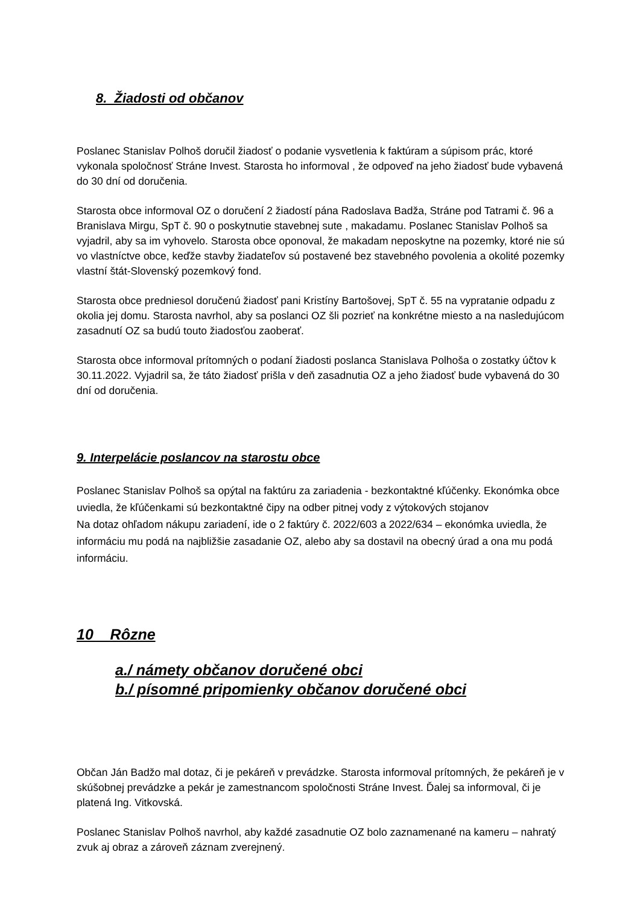8. Žiadosti od občanov
Poslanec Stanislav Polhoš doručil žiadosť o podanie vysvetlenia k faktúram a súpisom prác, ktoré vykonala spoločnosť Stráne Invest. Starosta ho informoval , že odpoveď na jeho žiadosť bude vybavená do 30 dní od doručenia.
Starosta obce informoval OZ o doručení 2 žiadostí pána Radoslava Badža, Stráne pod Tatrami č. 96 a Branislava Mirgu, SpT č. 90 o poskytnutie stavebnej sute , makadamu. Poslanec Stanislav Polhoš sa vyjadril, aby sa im vyhovelo. Starosta obce oponoval, že makadam neposkytne na pozemky, ktoré nie sú vo vlastníctve obce, keďže stavby žiadateľov sú postavené bez stavebného povolenia a okolité pozemky vlastní štát-Slovenský pozemkový fond.
Starosta obce predniesol doručenú žiadosť pani Kristíny Bartošovej, SpT č. 55 na vypratanie odpadu z okolia jej domu. Starosta navrhol, aby sa poslanci OZ šli pozrieť na konkrétne miesto a na nasledujúcom zasadnutí OZ sa budú touto žiadosťou zaoberať.
Starosta obce informoval prítomných o podaní žiadosti poslanca Stanislava Polhoša o zostatky účtov k 30.11.2022. Vyjadril sa, že táto žiadosť prišla v deň zasadnutia OZ a jeho žiadosť bude vybavená do 30 dní od doručenia.
9. Interpelácie poslancov na starostu obce
Poslanec Stanislav Polhoš sa opýtal na faktúru za zariadenia - bezkontaktné kľúčenky. Ekonómka obce uviedla, že kľúčenkami sú bezkontaktné čipy na odber pitnej vody z výtokových stojanov
Na dotaz ohľadom nákupu zariadení, ide o 2 faktúry č. 2022/603 a 2022/634 – ekonómka uviedla, že informáciu mu podá na najbližšie zasadanie OZ, alebo aby sa dostavil na obecný úrad a ona mu podá informáciu.
10 Rôzne
a./ námety občanov doručené obci
b./ písomné pripomienky občanov doručené obci
Občan Ján Badžo mal dotaz, či je pekáreň v prevádzke. Starosta informoval prítomných, že pekáreň je v skúšobnej prevádzke a pekár je zamestnancom spoločnosti Stráne Invest. Ďalej sa informoval, či je platená Ing. Vitkovská.
Poslanec Stanislav Polhoš navrhol, aby každé zasadnutie OZ bolo zaznamenané na kameru – nahratý zvuk aj obraz a zároveň záznam zverejnený.